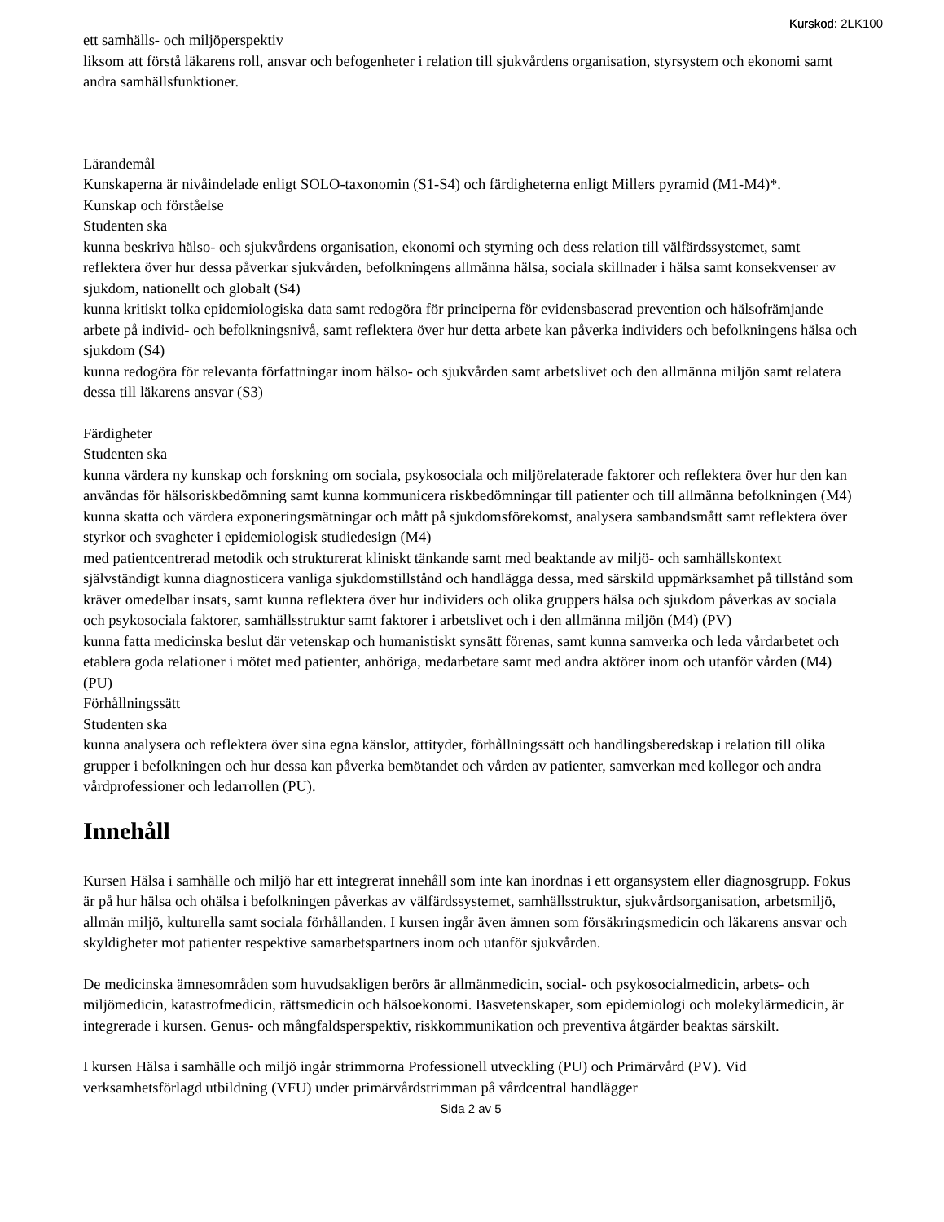Kurskod: 2LK100
ett samhälls- och miljöperspektiv
liksom att förstå läkarens roll, ansvar och befogenheter i relation till sjukvårdens organisation, styrsystem och ekonomi samt andra samhällsfunktioner.
Lärandemål
Kunskaperna är nivåindelade enligt SOLO-taxonomin (S1-S4) och färdigheterna enligt Millers pyramid (M1-M4)*.
Kunskap och förståelse
Studenten ska
kunna beskriva hälso- och sjukvårdens organisation, ekonomi och styrning och dess relation till välfärdssystemet, samt reflektera över hur dessa påverkar sjukvården, befolkningens allmänna hälsa, sociala skillnader i hälsa samt konsekvenser av sjukdom, nationellt och globalt (S4)
kunna kritiskt tolka epidemiologiska data samt redogöra för principerna för evidensbaserad prevention och hälsofrämjande arbete på individ- och befolkningsnivå, samt reflektera över hur detta arbete kan påverka individers och befolkningens hälsa och sjukdom (S4)
kunna redogöra för relevanta författningar inom hälso- och sjukvården samt arbetslivet och den allmänna miljön samt relatera dessa till läkarens ansvar (S3)
Färdigheter
Studenten ska
kunna värdera ny kunskap och forskning om sociala, psykosociala och miljörelaterade faktorer och reflektera över hur den kan användas för hälsoriskbedömning samt kunna kommunicera riskbedömningar till patienter och till allmänna befolkningen (M4)
kunna skatta och värdera exponeringsmätningar och mått på sjukdomsförekomst, analysera sambandsmått samt reflektera över styrkor och svagheter i epidemiologisk studiedesign (M4)
med patientcentrerad metodik och strukturerat kliniskt tänkande samt med beaktande av miljö- och samhällskontext självständigt kunna diagnosticera vanliga sjukdomstillstånd och handlägga dessa, med särskild uppmärksamhet på tillstånd som kräver omedelbar insats, samt kunna reflektera över hur individers och olika gruppers hälsa och sjukdom påverkas av sociala och psykosociala faktorer, samhällsstruktur samt faktorer i arbetslivet och i den allmänna miljön (M4) (PV)
kunna fatta medicinska beslut där vetenskap och humanistiskt synsätt förenas, samt kunna samverka och leda vårdarbetet och etablera goda relationer i mötet med patienter, anhöriga, medarbetare samt med andra aktörer inom och utanför vården (M4) (PU)
Förhållningssätt
Studenten ska
kunna analysera och reflektera över sina egna känslor, attityder, förhållningssätt och handlingsberedskap i relation till olika grupper i befolkningen och hur dessa kan påverka bemötandet och vården av patienter, samverkan med kollegor och andra vårdprofessioner och ledarrollen (PU).
Innehåll
Kursen Hälsa i samhälle och miljö har ett integrerat innehåll som inte kan inordnas i ett organsystem eller diagnosgrupp. Fokus är på hur hälsa och ohälsa i befolkningen påverkas av välfärdssystemet, samhällsstruktur, sjukvårdsorganisation, arbetsmiljö, allmän miljö, kulturella samt sociala förhållanden. I kursen ingår även ämnen som försäkringsmedicin och läkarens ansvar och skyldigheter mot patienter respektive samarbetspartners inom och utanför sjukvården.
De medicinska ämnesområden som huvudsakligen berörs är allmänmedicin, social- och psykosocialmedicin, arbets- och miljömedicin, katastrofmedicin, rättsmedicin och hälsoekonomi. Basvetenskaper, som epidemiologi och molekylärmedicin, är integrerade i kursen. Genus- och mångfaldsperspektiv, riskkommunikation och preventiva åtgärder beaktas särskilt.
I kursen Hälsa i samhälle och miljö ingår strimmorna Professionell utveckling (PU) och Primärvård (PV). Vid verksamhetsförlagd utbildning (VFU) under primärvårdstrimman på vårdcentral handlägger
Sida 2 av 5